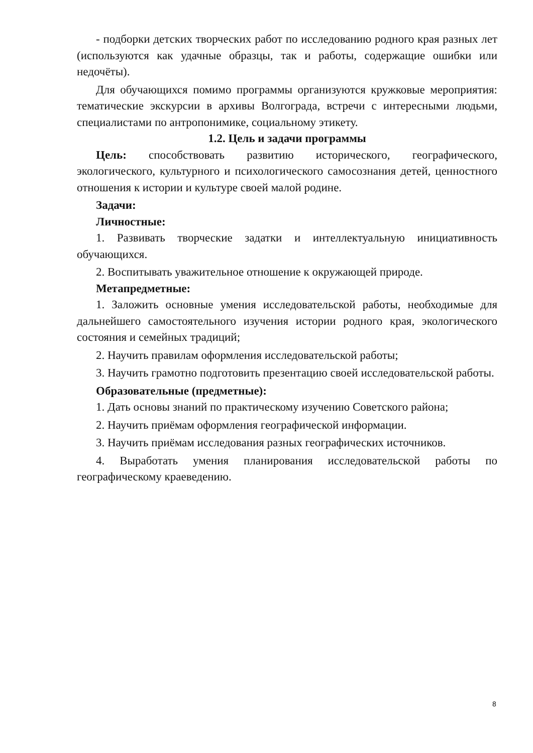- подборки детских творческих работ по исследованию родного края разных лет (используются как удачные образцы, так и работы, содержащие ошибки или недочёты).
Для обучающихся помимо программы организуются кружковые мероприятия: тематические экскурсии в архивы Волгограда, встречи с интересными людьми, специалистами по антропонимике, социальному этикету.
1.2. Цель и задачи программы
Цель: способствовать развитию исторического, географического, экологического, культурного и психологического самосознания детей, ценностного отношения к истории и культуре своей малой родине.
Задачи:
Личностные:
1. Развивать творческие задатки и интеллектуальную инициативность обучающихся.
2. Воспитывать уважительное отношение к окружающей природе.
Метапредметные:
1. Заложить основные умения исследовательской работы, необходимые для дальнейшего самостоятельного изучения истории родного края, экологического состояния и семейных традиций;
2. Научить правилам оформления исследовательской работы;
3. Научить грамотно подготовить презентацию своей исследовательской работы.
Образовательные (предметные):
1. Дать основы знаний по практическому изучению Советского района;
2. Научить приёмам оформления географической информации.
3. Научить приёмам исследования разных географических источников.
4. Выработать умения планирования исследовательской работы по географическому краеведению.
8